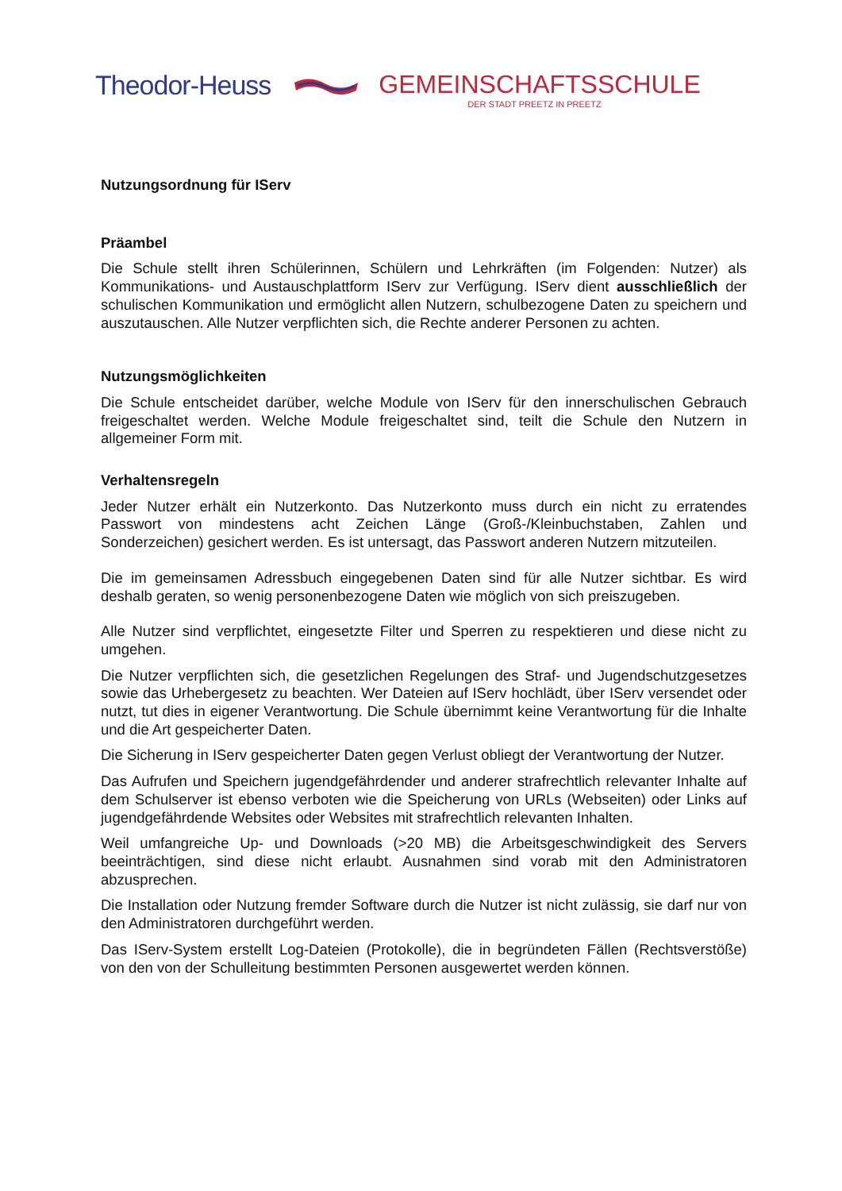Theodor-Heuss GEMEINSCHAFTSSCHULE
DER STADT PREETZ IN PREETZ
Nutzungsordnung für IServ
Präambel
Die Schule stellt ihren Schülerinnen, Schülern und Lehrkräften (im Folgenden: Nutzer) als Kommunikations- und Austauschplattform IServ zur Verfügung. IServ dient ausschließlich der schulischen Kommunikation und ermöglicht allen Nutzern, schulbezogene Daten zu speichern und auszutauschen. Alle Nutzer verpflichten sich, die Rechte anderer Personen zu achten.
Nutzungsmöglichkeiten
Die Schule entscheidet darüber, welche Module von IServ für den innerschulischen Gebrauch freigeschaltet werden. Welche Module freigeschaltet sind, teilt die Schule den Nutzern in allgemeiner Form mit.
Verhaltensregeln
Jeder Nutzer erhält ein Nutzerkonto. Das Nutzerkonto muss durch ein nicht zu erratendes Passwort von mindestens acht Zeichen Länge (Groß-/Kleinbuchstaben, Zahlen und Sonderzeichen) gesichert werden. Es ist untersagt, das Passwort anderen Nutzern mitzuteilen.
Die im gemeinsamen Adressbuch eingegebenen Daten sind für alle Nutzer sichtbar. Es wird deshalb geraten, so wenig personenbezogene Daten wie möglich von sich preiszugeben.
Alle Nutzer sind verpflichtet, eingesetzte Filter und Sperren zu respektieren und diese nicht zu umgehen.
Die Nutzer verpflichten sich, die gesetzlichen Regelungen des Straf- und Jugendschutzgesetzes sowie das Urhebergesetz zu beachten. Wer Dateien auf IServ hochlädt, über IServ versendet oder nutzt, tut dies in eigener Verantwortung. Die Schule übernimmt keine Verantwortung für die Inhalte und die Art gespeicherter Daten.
Die Sicherung in IServ gespeicherter Daten gegen Verlust obliegt der Verantwortung der Nutzer.
Das Aufrufen und Speichern jugendgefährdender und anderer strafrechtlich relevanter Inhalte auf dem Schulserver ist ebenso verboten wie die Speicherung von URLs (Webseiten) oder Links auf jugendgefährdende Websites oder Websites mit strafrechtlich relevanten Inhalten.
Weil umfangreiche Up- und Downloads (>20 MB) die Arbeitsgeschwindigkeit des Servers beeinträchtigen, sind diese nicht erlaubt. Ausnahmen sind vorab mit den Administratoren abzusprechen.
Die Installation oder Nutzung fremder Software durch die Nutzer ist nicht zulässig, sie darf nur von den Administratoren durchgeführt werden.
Das IServ-System erstellt Log-Dateien (Protokolle), die in begründeten Fällen (Rechtsverstöße) von den von der Schulleitung bestimmten Personen ausgewertet werden können.